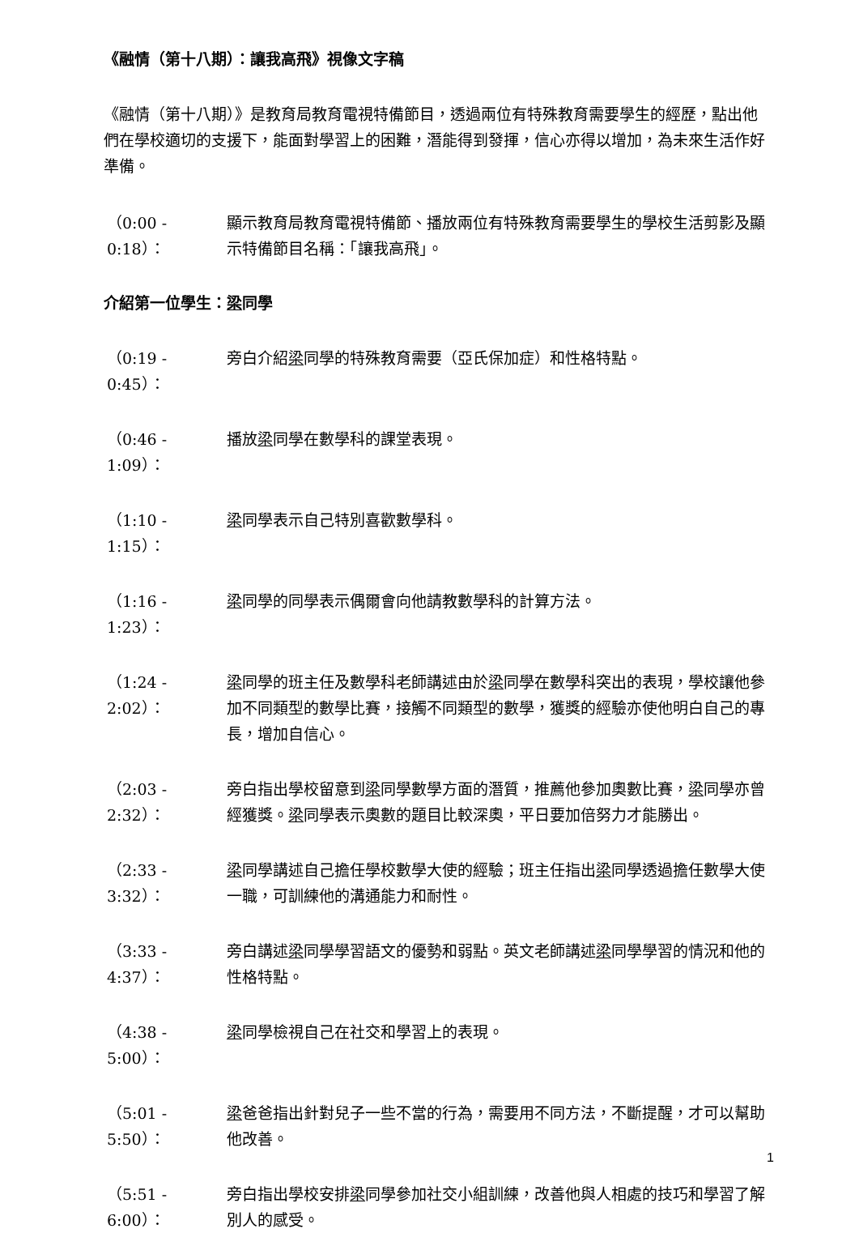《融情（第十八期）：讓我高飛》視像文字稿
《融情（第十八期）》是教育局教育電視特備節目，透過兩位有特殊教育需要學生的經歷，點出他們在學校適切的支援下，能面對學習上的困難，潛能得到發揮，信心亦得以增加，為未來生活作好準備。
（0:00 - 0:18）：
顯示教育局教育電視特備節、播放兩位有特殊教育需要學生的學校生活剪影及顯示特備節目名稱：「讓我高飛」。
介紹第一位學生：梁同學
（0:19 - 0:45）：
旁白介紹梁同學的特殊教育需要（亞氏保加症）和性格特點。
（0:46 - 1:09）：
播放梁同學在數學科的課堂表現。
（1:10 - 1:15）：
梁同學表示自己特別喜歡數學科。
（1:16 - 1:23）：
梁同學的同學表示偶爾會向他請教數學科的計算方法。
（1:24 - 2:02）：
梁同學的班主任及數學科老師講述由於梁同學在數學科突出的表現，學校讓他參加不同類型的數學比賽，接觸不同類型的數學，獲獎的經驗亦使他明白自己的專長，增加自信心。
（2:03 - 2:32）：
旁白指出學校留意到梁同學數學方面的潛質，推薦他參加奧數比賽，梁同學亦曾經獲獎。梁同學表示奧數的題目比較深奧，平日要加倍努力才能勝出。
（2:33 - 3:32）：
梁同學講述自己擔任學校數學大使的經驗；班主任指出梁同學透過擔任數學大使一職，可訓練他的溝通能力和耐性。
（3:33 - 4:37）：
旁白講述梁同學學習語文的優勢和弱點。英文老師講述梁同學學習的情況和他的性格特點。
（4:38 - 5:00）：
梁同學檢視自己在社交和學習上的表現。
（5:01 - 5:50）：
梁爸爸指出針對兒子一些不當的行為，需要用不同方法，不斷提醒，才可以幫助他改善。
（5:51 - 6:00）：
旁白指出學校安排梁同學參加社交小組訓練，改善他與人相處的技巧和學習了解別人的感受。
1